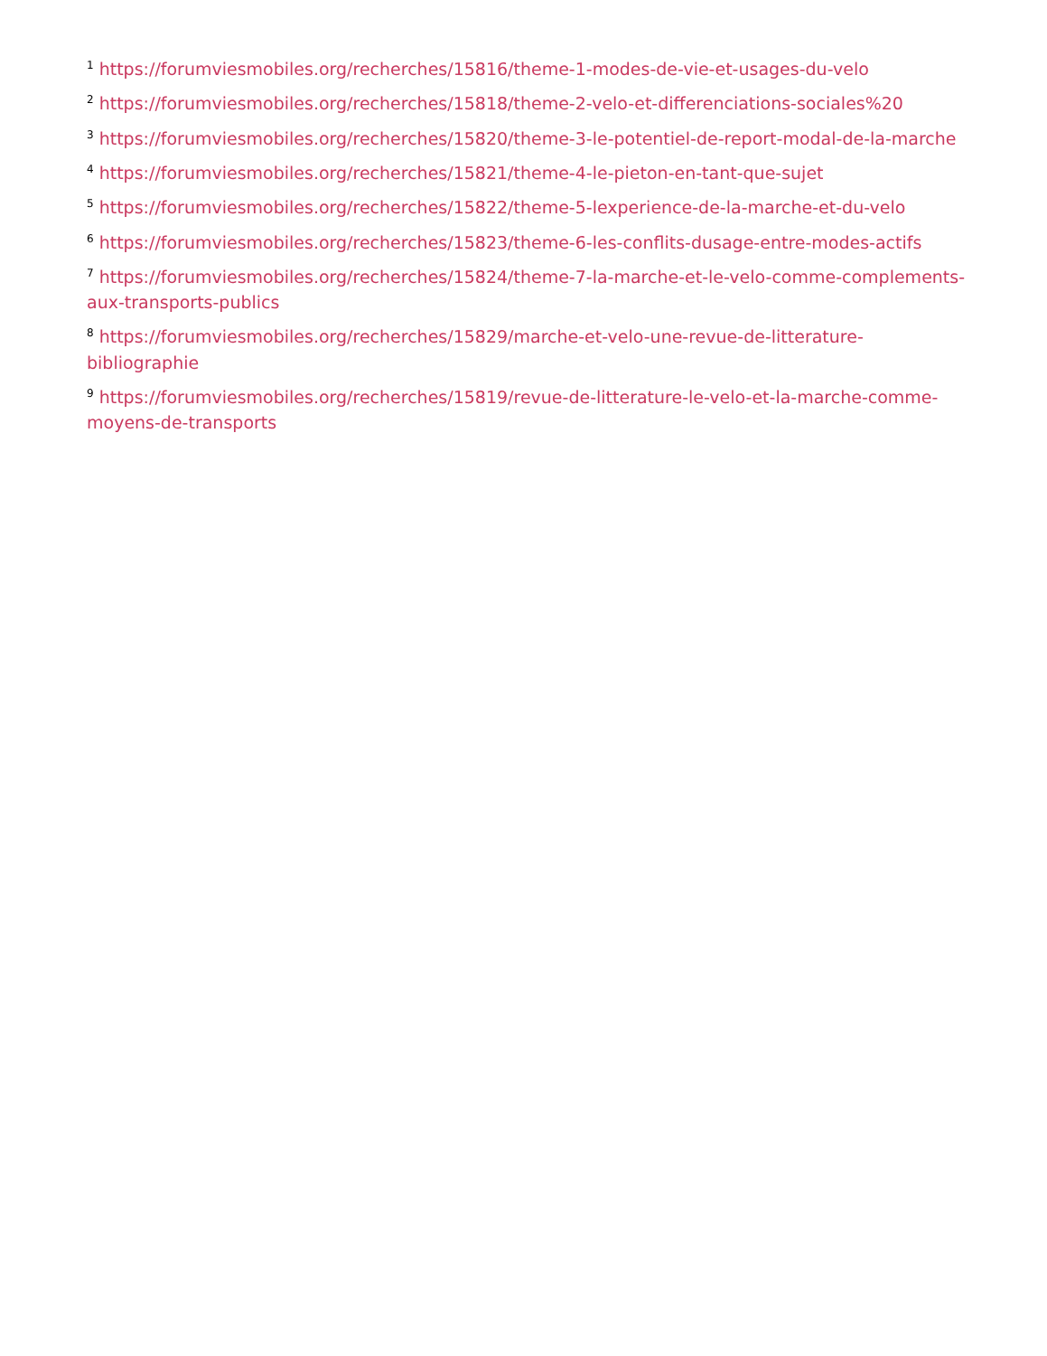<sup>1</sup> https://forumviesmobiles.org/recherches/15816/theme-1-modes-de-vie-et-usages-du-velo
<sup>2</sup> https://forumviesmobiles.org/recherches/15818/theme-2-velo-et-differenciations-sociales%20
<sup>3</sup> https://forumviesmobiles.org/recherches/15820/theme-3-le-potentiel-de-report-modal-de-la-marche
<sup>4</sup> https://forumviesmobiles.org/recherches/15821/theme-4-le-pieton-en-tant-que-sujet
<sup>5</sup> https://forumviesmobiles.org/recherches/15822/theme-5-lexperience-de-la-marche-et-du-velo
<sup>6</sup> https://forumviesmobiles.org/recherches/15823/theme-6-les-conflits-dusage-entre-modes-actifs
<sup>7</sup> https://forumviesmobiles.org/recherches/15824/theme-7-la-marche-et-le-velo-comme-complements-aux-transports-publics
<sup>8</sup> https://forumviesmobiles.org/recherches/15829/marche-et-velo-une-revue-de-litterature-bibliographie
<sup>9</sup> https://forumviesmobiles.org/recherches/15819/revue-de-litterature-le-velo-et-la-marche-comme-moyens-de-transports